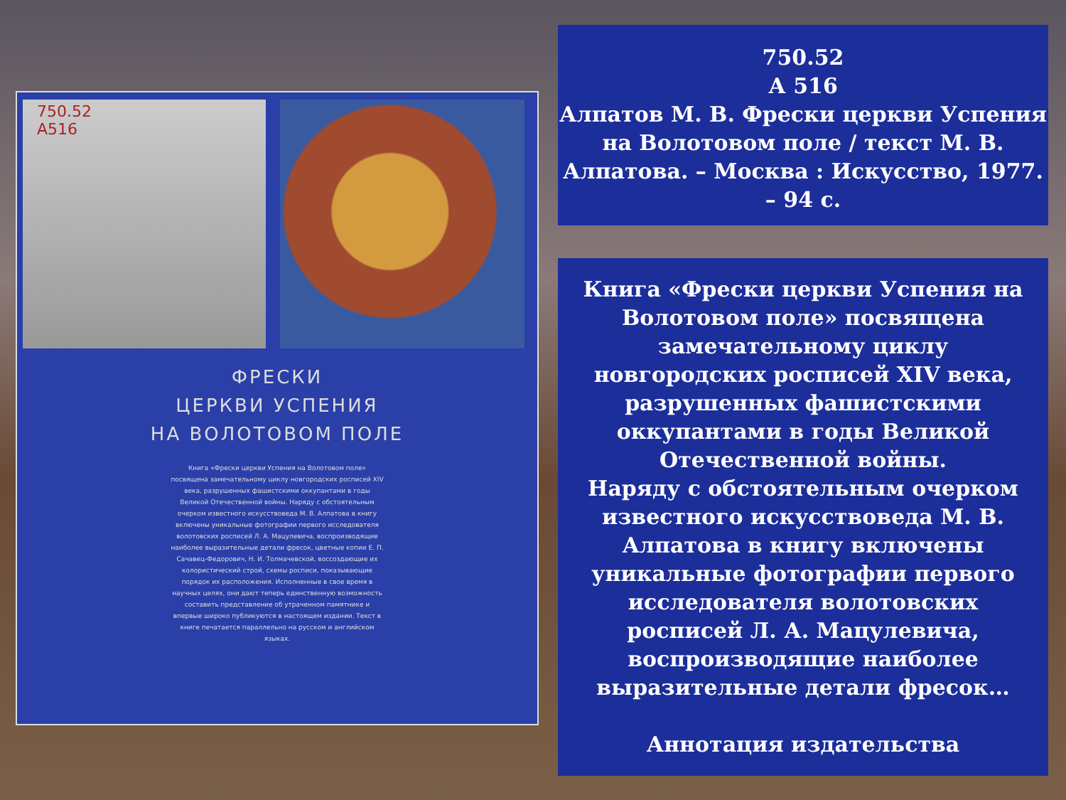750.52
А516
ФРЕСКИ
ЦЕРКВИ УСПЕНИЯ
НА ВОЛОТОВОМ ПОЛЕ
Книга «Фрески церкви Успения на Волотовом поле» посвящена замечательному циклу новгородских росписей XIV века, разрушенных фашистскими оккупантами в годы Великой Отечественной войны. Наряду с обстоятельным очерком известного искусствоведа М. В. Алпатова в книгу включены уникальные фотографии первого исследователя волотовских росписей Л. А. Мацулевича, воспроизводящие наиболее выразительные детали фресок, цветные копии Е. П. Сачавец-Федорович, Н. И. Толмачевской, воссоздающие их колористический строй, схемы росписи, показывающие порядок их расположения. Исполненные в свое время в научных целях, они дают теперь единственную возможность составить представление об утраченном памятнике и впервые широко публикуются в настоящем издании. Текст в книге печатается параллельно на русском и английском языках.
750.52
А 516
Алпатов М. В. Фрески церкви Успения на Волотовом поле / текст М. В. Алпатова. – Москва : Искусство, 1977. – 94 с.
Книга «Фрески церкви Успения на Волотовом поле» посвящена замечательному циклу новгородских росписей XIV века, разрушенных фашистскими оккупантами в годы Великой Отечественной войны.
Наряду с обстоятельным очерком известного искусствоведа М. В. Алпатова в книгу включены уникальные фотографии первого исследователя волотовских росписей Л. А. Мацулевича, воспроизводящие наиболее выразительные детали фресок…
Аннотация издательства